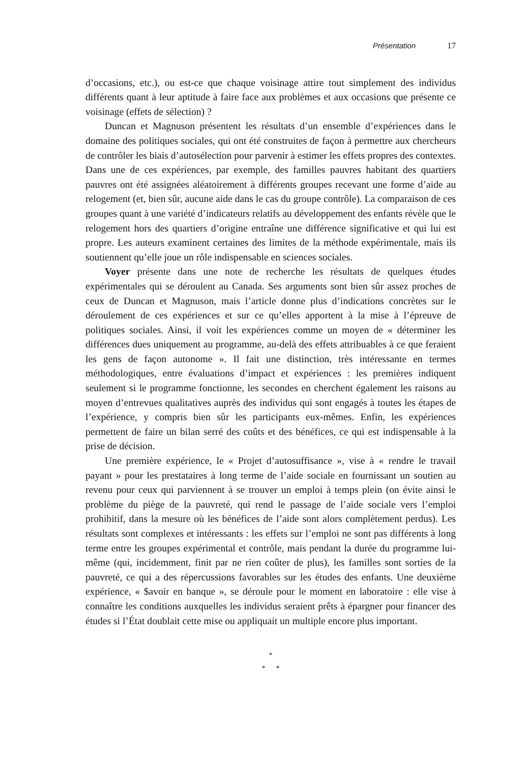Présentation 17
d’occasions, etc.), ou est-ce que chaque voisinage attire tout simplement des individus différents quant à leur aptitude à faire face aux problèmes et aux occasions que présente ce voisinage (effets de sélection) ?
Duncan et Magnuson présentent les résultats d’un ensemble d’expériences dans le domaine des politiques sociales, qui ont été construites de façon à permettre aux chercheurs de contrôler les biais d’autosélection pour parvenir à estimer les effets propres des contextes. Dans une de ces expériences, par exemple, des familles pauvres habitant des quartiers pauvres ont été assignées aléatoirement à différents groupes recevant une forme d’aide au relogement (et, bien sûr, aucune aide dans le cas du groupe contrôle). La comparaison de ces groupes quant à une variété d’indicateurs relatifs au développement des enfants révèle que le relogement hors des quartiers d’origine entraîne une différence significative et qui lui est propre. Les auteurs examinent certaines des limites de la méthode expérimentale, mais ils soutiennent qu’elle joue un rôle indispensable en sciences sociales.
Voyer présente dans une note de recherche les résultats de quelques études expérimentales qui se déroulent au Canada. Ses arguments sont bien sûr assez proches de ceux de Duncan et Magnuson, mais l’article donne plus d’indications concrètes sur le déroulement de ces expériences et sur ce qu’elles apportent à la mise à l’épreuve de politiques sociales. Ainsi, il voit les expériences comme un moyen de « déterminer les différences dues uniquement au programme, au-delà des effets attribuables à ce que feraient les gens de façon autonome ». Il fait une distinction, très intéressante en termes méthodologiques, entre évaluations d’impact et expériences : les premières indiquent seulement si le programme fonctionne, les secondes en cherchent également les raisons au moyen d’entrevues qualitatives auprès des individus qui sont engagés à toutes les étapes de l’expérience, y compris bien sûr les participants eux-mêmes. Enfin, les expériences permettent de faire un bilan serré des coûts et des bénéfices, ce qui est indispensable à la prise de décision.
Une première expérience, le « Projet d’autosuffisance », vise à « rendre le travail payant » pour les prestataires à long terme de l’aide sociale en fournissant un soutien au revenu pour ceux qui parviennent à se trouver un emploi à temps plein (on évite ainsi le problème du piège de la pauvreté, qui rend le passage de l’aide sociale vers l’emploi prohibitif, dans la mesure où les bénéfices de l’aide sont alors complètement perdus). Les résultats sont complexes et intéressants : les effets sur l’emploi ne sont pas différents à long terme entre les groupes expérimental et contrôle, mais pendant la durée du programme lui-même (qui, incidemment, finit par ne rien coûter de plus), les familles sont sorties de la pauvreté, ce qui a des répercussions favorables sur les études des enfants. Une deuxième expérience, « $avoir en banque », se déroule pour le moment en laboratoire : elle vise à connaître les conditions auxquelles les individus seraient prêts à épargner pour financer des études si l’État doublait cette mise ou appliquait un multiple encore plus important.
*
* *